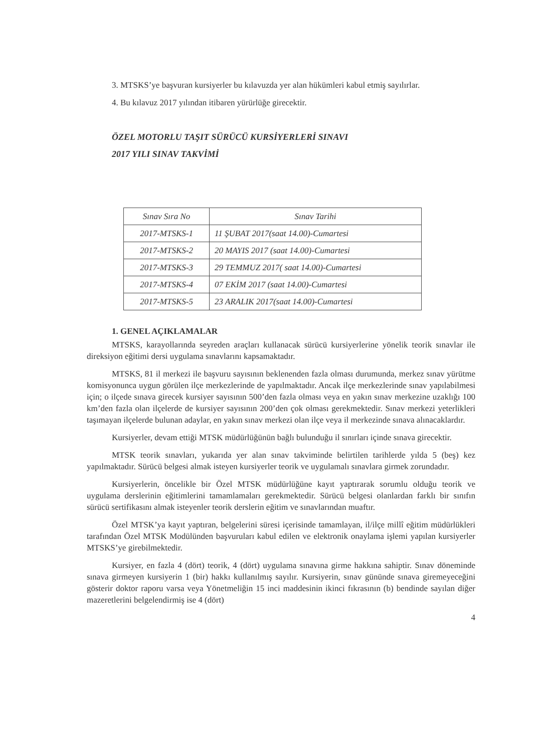3. MTSKS’ye başvuran kursiyerler bu kılavuzda yer alan hükümleri kabul etmiş sayılırlar.
4. Bu kılavuz 2017 yılından itibaren yürürlüğe girecektir.
ÖZEL MOTORLU TAŞIT SÜRÜCÜ KURSİYERLERİ SINAVI
2017 YILI SINAV TAKVİMİ
| Sınav Sıra No | Sınav Tarihi |
| --- | --- |
| 2017-MTSKS-1 | 11 ŞUBAT 2017(saat 14.00)-Cumartesi |
| 2017-MTSKS-2 | 20 MAYIS 2017 (saat 14.00)-Cumartesi |
| 2017-MTSKS-3 | 29 TEMMUZ 2017( saat 14.00)-Cumartesi |
| 2017-MTSKS-4 | 07 EKİM 2017 (saat 14.00)-Cumartesi |
| 2017-MTSKS-5 | 23 ARALIK 2017(saat 14.00)-Cumartesi |
1. GENEL AÇIKLAMALAR
MTSKS, karayollarında seyreden araçları kullanacak sürücü kursiyerlerine yönelik teorik sınavlar ile direksiyon eğitimi dersi uygulama sınavlarını kapsamaktadır.
MTSKS, 81 il merkezi ile başvuru sayısının beklenenden fazla olması durumunda, merkez sınav yürütme komisyonunca uygun görülen ilçe merkezlerinde de yapılmaktadır. Ancak ilçe merkezlerinde sınav yapılabilmesi için; o ilçede sınava girecek kursiyer sayısının 500’den fazla olması veya en yakın sınav merkezine uzaklığı 100 km’den fazla olan ilçelerde de kursiyer sayısının 200’den çok olması gerekmektedir. Sınav merkezi yeterlikleri taşımayan ilçelerde bulunan adaylar, en yakın sınav merkezi olan ilçe veya il merkezinde sınava alınacaklardır.
Kursiyerler, devam ettiği MTSK müdürlüğünün bağlı bulunduğu il sınırları içinde sınava girecektir.
MTSK teorik sınavları, yukarıda yer alan sınav takviminde belirtilen tarihlerde yılda 5 (beş) kez yapılmaktadır. Sürücü belgesi almak isteyen kursiyerler teorik ve uygulamalı sınavlara girmek zorundadır.
Kursiyerlerin, öncelikle bir Özel MTSK müdürlüğüne kayıt yaptırarak sorumlu olduğu teorik ve uygulama derslerinin eğitimlerini tamamlamaları gerekmektedir. Sürücü belgesi olanlardan farklı bir sınıfın sürücü sertifikasını almak isteyenler teorik derslerin eğitim ve sınavlarından muaftır.
Özel MTSK’ya kayıt yaptıran, belgelerini süresi içerisinde tamamlayan, il/ilçe millî eğitim müdürlükleri tarafından Özel MTSK Modülünden başvuruları kabul edilen ve elektronik onaylama işlemi yapılan kursiyerler MTSKS’ye girebilmektedir.
Kursiyer, en fazla 4 (dört) teorik, 4 (dört) uygulama sınavına girme hakkına sahiptir. Sınav döneminde sınava girmeyen kursiyerin 1 (bir) hakkı kullanılmış sayılır. Kursiyerin, sınav gününde sınava giremeyeceğini gösterir doktor raporu varsa veya Yönetmeliğin 15 inci maddesinin ikinci fıkrasının (b) bendinde sayılan diğer mazeretlerini belgelendirmiş ise 4 (dört)
4